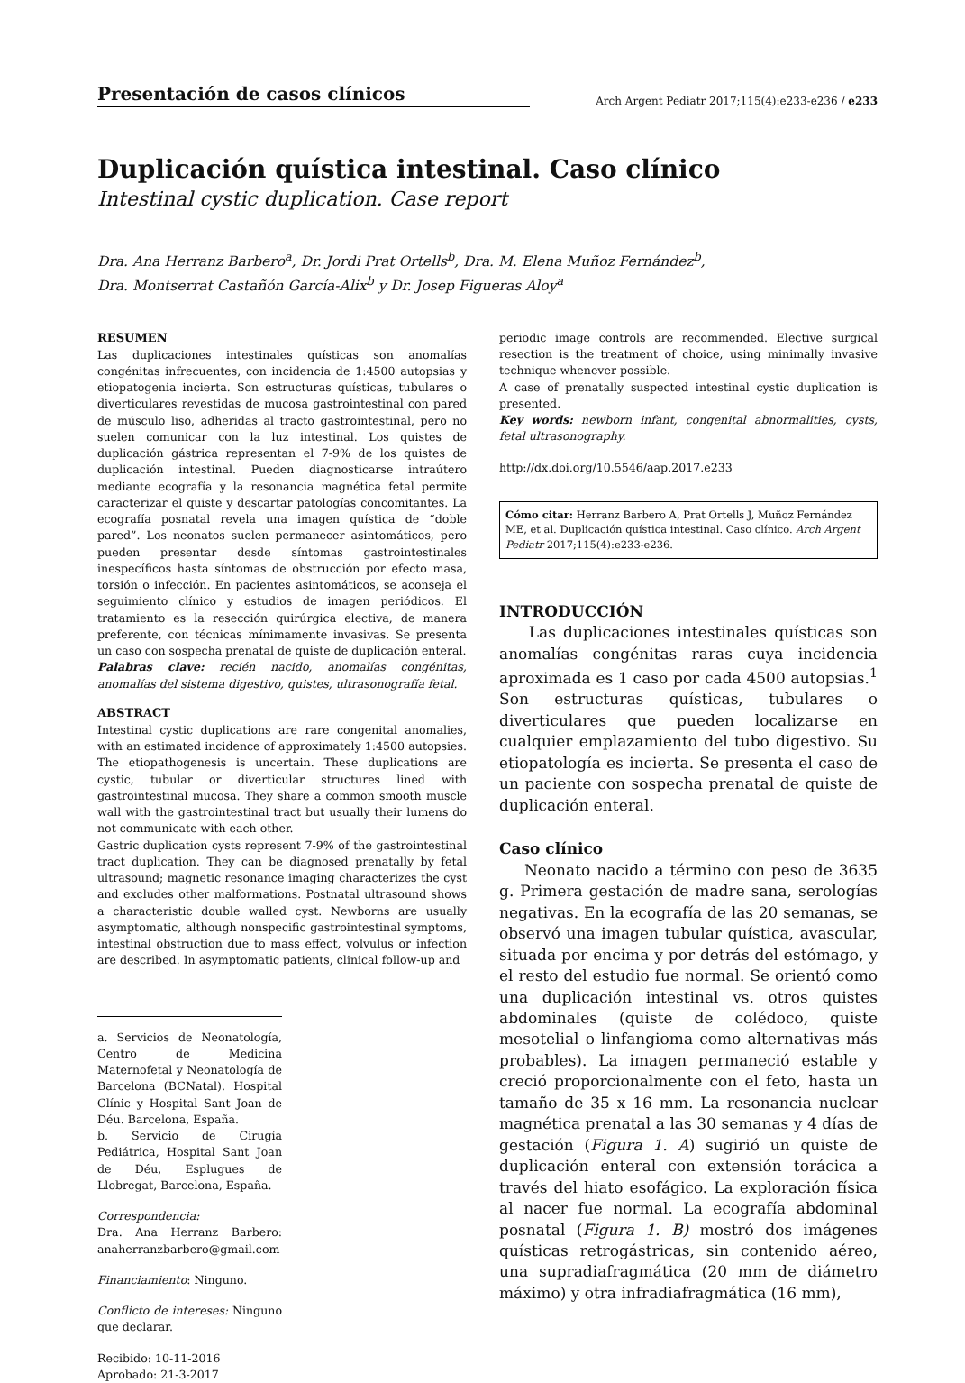Presentación de casos clínicos
Arch Argent Pediatr 2017;115(4):e233-e236 / e233
Duplicación quística intestinal. Caso clínico
Intestinal cystic duplication. Case report
Dra. Ana Herranz Barbero<sup>a</sup>, Dr. Jordi Prat Ortells<sup>b</sup>, Dra. M. Elena Muñoz Fernández<sup>b</sup>,
Dra. Montserrat Castañón García-Alix<sup>b</sup> y Dr. Josep Figueras Aloy<sup>a</sup>
RESUMEN
Las duplicaciones intestinales quísticas son anomalías congénitas infrecuentes, con incidencia de 1:4500 autopsias y etiopatogenia incierta. Son estructuras quísticas, tubulares o diverticulares revestidas de mucosa gastrointestinal con pared de músculo liso, adheridas al tracto gastrointestinal, pero no suelen comunicar con la luz intestinal. Los quistes de duplicación gástrica representan el 7-9% de los quistes de duplicación intestinal. Pueden diagnosticarse intraútero mediante ecografía y la resonancia magnética fetal permite caracterizar el quiste y descartar patologías concomitantes. La ecografía posnatal revela una imagen quística de “doble pared”. Los neonatos suelen permanecer asintomáticos, pero pueden presentar desde síntomas gastrointestinales inespecíficos hasta síntomas de obstrucción por efecto masa, torsión o infección. En pacientes asintomáticos, se aconseja el seguimiento clínico y estudios de imagen periódicos. El tratamiento es la resección quirúrgica electiva, de manera preferente, con técnicas mínimamente invasivas. Se presenta un caso con sospecha prenatal de quiste de duplicación enteral.
Palabras clave: recién nacido, anomalías congénitas, anomalías del sistema digestivo, quistes, ultrasonografía fetal.
ABSTRACT
Intestinal cystic duplications are rare congenital anomalies, with an estimated incidence of approximately 1:4500 autopsies. The etiopathogenesis is uncertain. These duplications are cystic, tubular or diverticular structures lined with gastrointestinal mucosa. They share a common smooth muscle wall with the gastrointestinal tract but usually their lumens do not communicate with each other.
Gastric duplication cysts represent 7-9% of the gastrointestinal tract duplication. They can be diagnosed prenatally by fetal ultrasound; magnetic resonance imaging characterizes the cyst and excludes other malformations. Postnatal ultrasound shows a characteristic double walled cyst. Newborns are usually asymptomatic, although nonspecific gastrointestinal symptoms, intestinal obstruction due to mass effect, volvulus or infection are described. In asymptomatic patients, clinical follow-up and
a. Servicios de Neonatología, Centro de Medicina Maternofetal y Neonatología de Barcelona (BCNatal). Hospital Clínic y Hospital Sant Joan de Déu. Barcelona, España.
b. Servicio de Cirugía Pediátrica, Hospital Sant Joan de Déu, Esplugues de Llobregat, Barcelona, España.
Correspondencia:
Dra. Ana Herranz Barbero: anaherranzbarbero@gmail.com
Financiamiento: Ninguno.
Conflicto de intereses: Ninguno que declarar.
Recibido: 10-11-2016
Aprobado: 21-3-2017
periodic image controls are recommended. Elective surgical resection is the treatment of choice, using minimally invasive technique whenever possible.
A case of prenatally suspected intestinal cystic duplication is presented.
Key words: newborn infant, congenital abnormalities, cysts, fetal ultrasonography.
http://dx.doi.org/10.5546/aap.2017.e233
Cómo citar: Herranz Barbero A, Prat Ortells J, Muñoz Fernández ME, et al. Duplicación quística intestinal. Caso clínico. Arch Argent Pediatr 2017;115(4):e233-e236.
INTRODUCCIÓN
Las duplicaciones intestinales quísticas son anomalías congénitas raras cuya incidencia aproximada es 1 caso por cada 4500 autopsias.<sup>1</sup> Son estructuras quísticas, tubulares o diverticulares que pueden localizarse en cualquier emplazamiento del tubo digestivo. Su etiopatología es incierta. Se presenta el caso de un paciente con sospecha prenatal de quiste de duplicación enteral.
Caso clínico
Neonato nacido a término con peso de 3635 g. Primera gestación de madre sana, serologías negativas. En la ecografía de las 20 semanas, se observó una imagen tubular quística, avascular, situada por encima y por detrás del estómago, y el resto del estudio fue normal. Se orientó como una duplicación intestinal vs. otros quistes abdominales (quiste de colédoco, quiste mesotelial o linfangioma como alternativas más probables). La imagen permaneció estable y creció proporcionalmente con el feto, hasta un tamaño de 35 x 16 mm. La resonancia nuclear magnética prenatal a las 30 semanas y 4 días de gestación (Figura 1. A) sugirió un quiste de duplicación enteral con extensión torácica a través del hiato esofágico. La exploración física al nacer fue normal. La ecografía abdominal posnatal (Figura 1. B) mostró dos imágenes quísticas retrogástricas, sin contenido aéreo, una supradiafragmática (20 mm de diámetro máximo) y otra infradiafragmática (16 mm),